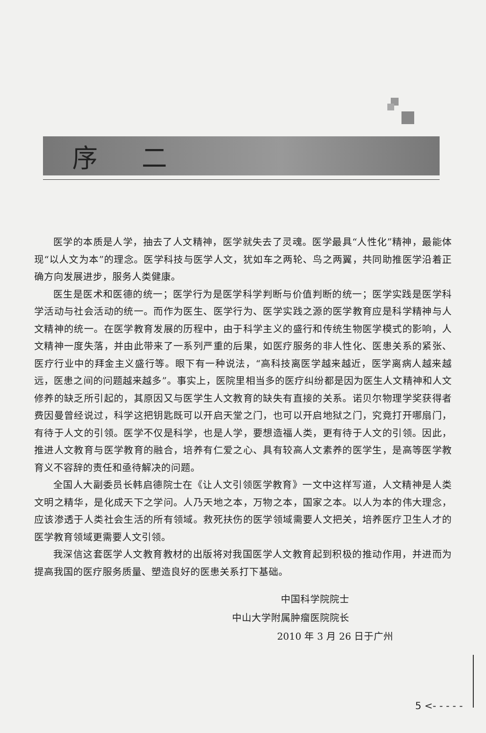序二
医学的本质是人学，抽去了人文精神，医学就失去了灵魂。医学最具“人性化”精神，最能体现“以人文为本”的理念。医学科技与医学人文，犹如车之两轮、鸟之两翼，共同助推医学沿着正确方向发展进步，服务人类健康。
医生是医术和医德的统一；医学行为是医学科学判断与价值判断的统一；医学实践是医学科学活动与社会活动的统一。而作为医生、医学行为、医学实践之源的医学教育应是科学精神与人文精神的统一。在医学教育发展的历程中，由于科学主义的盛行和传统生物医学模式的影响，人文精神一度失落，并由此带来了一系列严重的后果，如医疗服务的非人性化、医患关系的紧张、医疗行业中的拜金主义盛行等。眼下有一种说法，“高科技离医学越来越近，医学离病人越来越远，医患之间的问题越来越多”。事实上，医院里相当多的医疗纠纷都是因为医生人文精神和人文修养的缺乏所引起的，其原因又与医学生人文教育的缺失有直接的关系。诺贝尔物理学奖获得者费因曼曾经说过，科学这把钥匙既可以开启天堂之门，也可以开启地狱之门，究竟打开哪扇门，有待于人文的引领。医学不仅是科学，也是人学，要想造福人类，更有待于人文的引领。因此，推进人文教育与医学教育的融合，培养有仁爱之心、具有较高人文素养的医学生，是高等医学教育义不容辞的责任和亟待解决的问题。
全国人大副委员长韩启德院士在《让人文引领医学教育》一文中这样写道，人文精神是人类文明之精华，是化成天下之学问。人乃天地之本，万物之本，国家之本。以人为本的伟大理念，应该渗透于人类社会生活的所有领域。救死扶伤的医学领域需要人文把关，培养医疗卫生人才的医学教育领域更需要人文引领。
我深信这套医学人文教育教材的出版将对我国医学人文教育起到积极的推动作用，并进而为提高我国的医疗服务质量、塑造良好的医患关系打下基础。
中国科学院院士
中山大学附属肿瘤医院院长
2010 年 3 月 26 日于广州
5 <- - - - -